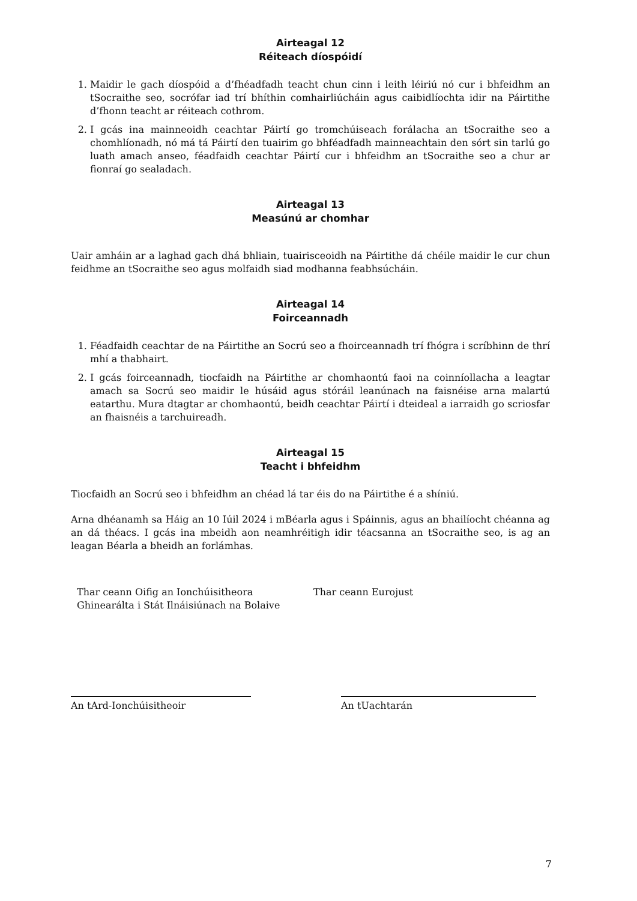Airteagal 12
Réiteach díospóidí
1. Maidir le gach díospóid a d’fhéadfadh teacht chun cinn i leith léiriú nó cur i bhfeidhm an tSocraithe seo, socrófar iad trí bhíthin comhairliúcháin agus caibidlíochta idir na Páirtithe d’fhonn teacht ar réiteach cothrom.
2. I gcás ina mainneoidh ceachtar Páirtí go tromchúiseach forálacha an tSocraithe seo a chomhlíonadh, nó má tá Páirtí den tuairim go bhféadfadh mainneachtain den sórt sin tarlú go luath amach anseo, féadfaidh ceachtar Páirtí cur i bhfeidhm an tSocraithe seo a chur ar fionraí go sealadach.
Airteagal 13
Measúnú ar chomhar
Uair amháin ar a laghad gach dhá bhliain, tuairisceoidh na Páirtithe dá chéile maidir le cur chun feidhme an tSocraithe seo agus molfaidh siad modhanna feabhsúcháin.
Airteagal 14
Foirceannadh
1. Féadfaidh ceachtar de na Páirtithe an Socrú seo a fhoirceannadh trí fhógra i scríbhinn de thrí mhí a thabhairt.
2. I gcás foirceannadh, tiocfaidh na Páirtithe ar chomhaontú faoi na coinníollacha a leagtar amach sa Socrú seo maidir le húsáid agus stóráil leanúnach na faisnéise arna malartú eatarthu. Mura dtagtar ar chomhaontú, beidh ceachtar Páirtí i dteideal a iarraidh go scriosfar an fhaisnéis a tarchuireadh.
Airteagal 15
Teacht i bhfeidhm
Tiocfaidh an Socrú seo i bhfeidhm an chéad lá tar éis do na Páirtithe é a shíniú.
Arna dhéanamh sa Háig an 10 Iúil 2024 i mBéarla agus i Spáinnis, agus an bhailíocht chéanna ag an dá théacs. I gcás ina mbeidh aon neamhréitigh idir téacsanna an tSocraithe seo, is ag an leagan Béarla a bheidh an forlámhas.
Thar ceann Oifig an Ionchúisitheora Ghinearálta i Stát Ilnáisiúnach na Bolaive
Thar ceann Eurojust
An tArd-Ionchúisitheoir An tUachtarán
7